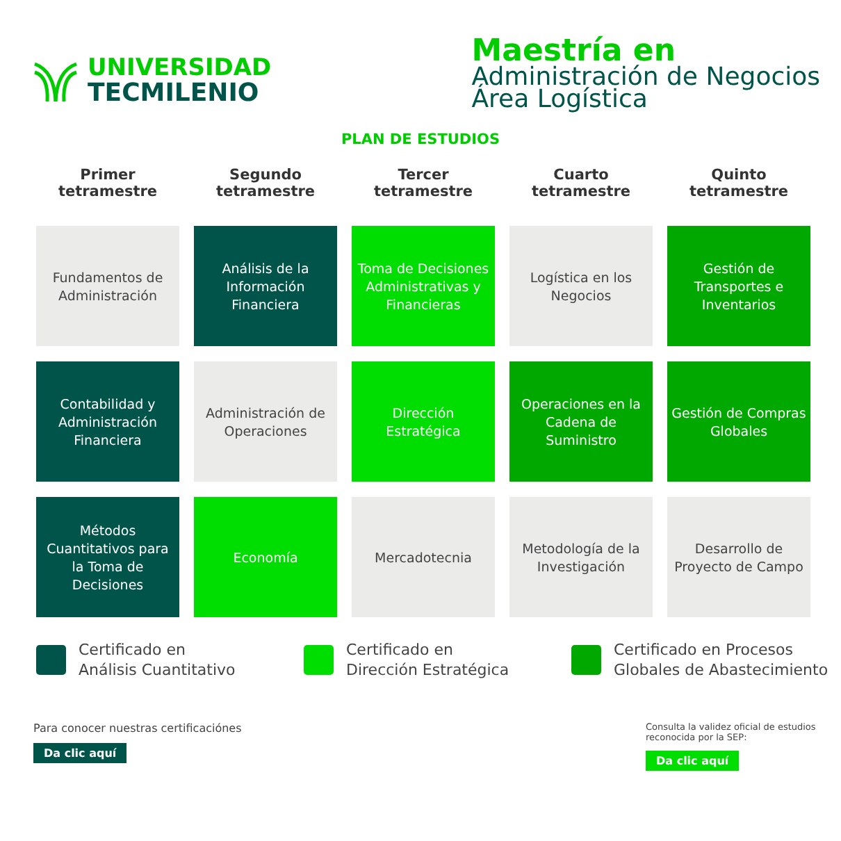UNIVERSIDAD
TECMILENIO
Maestría en
Administración de Negocios
Área Logística
PLAN DE ESTUDIOS
| Primer tetramestre | Segundo tetramestre | Tercer tetramestre | Cuarto tetramestre | Quinto tetramestre |
| --- | --- | --- | --- | --- |
| Fundamentos de Administración | Análisis de la Información Financiera | Toma de Decisiones Administrativas y Financieras | Logística en los Negocios | Gestión de Transportes e Inventarios |
| Contabilidad y Administración Financiera | Administración de Operaciones | Dirección Estratégica | Operaciones en la Cadena de Suministro | Gestión de Compras Globales |
| Métodos Cuantitativos para la Toma de Decisiones | Economía | Mercadotecnia | Metodología de la Investigación | Desarrollo de Proyecto de Campo |
Certificado en
Análisis Cuantitativo
Certificado en
Dirección Estratégica
Certificado en Procesos
Globales de Abastecimiento
Para conocer nuestras certificaciónes
Da clic aquí
Consulta la validez oficial de estudios reconocida por la SEP:
Da clic aquí